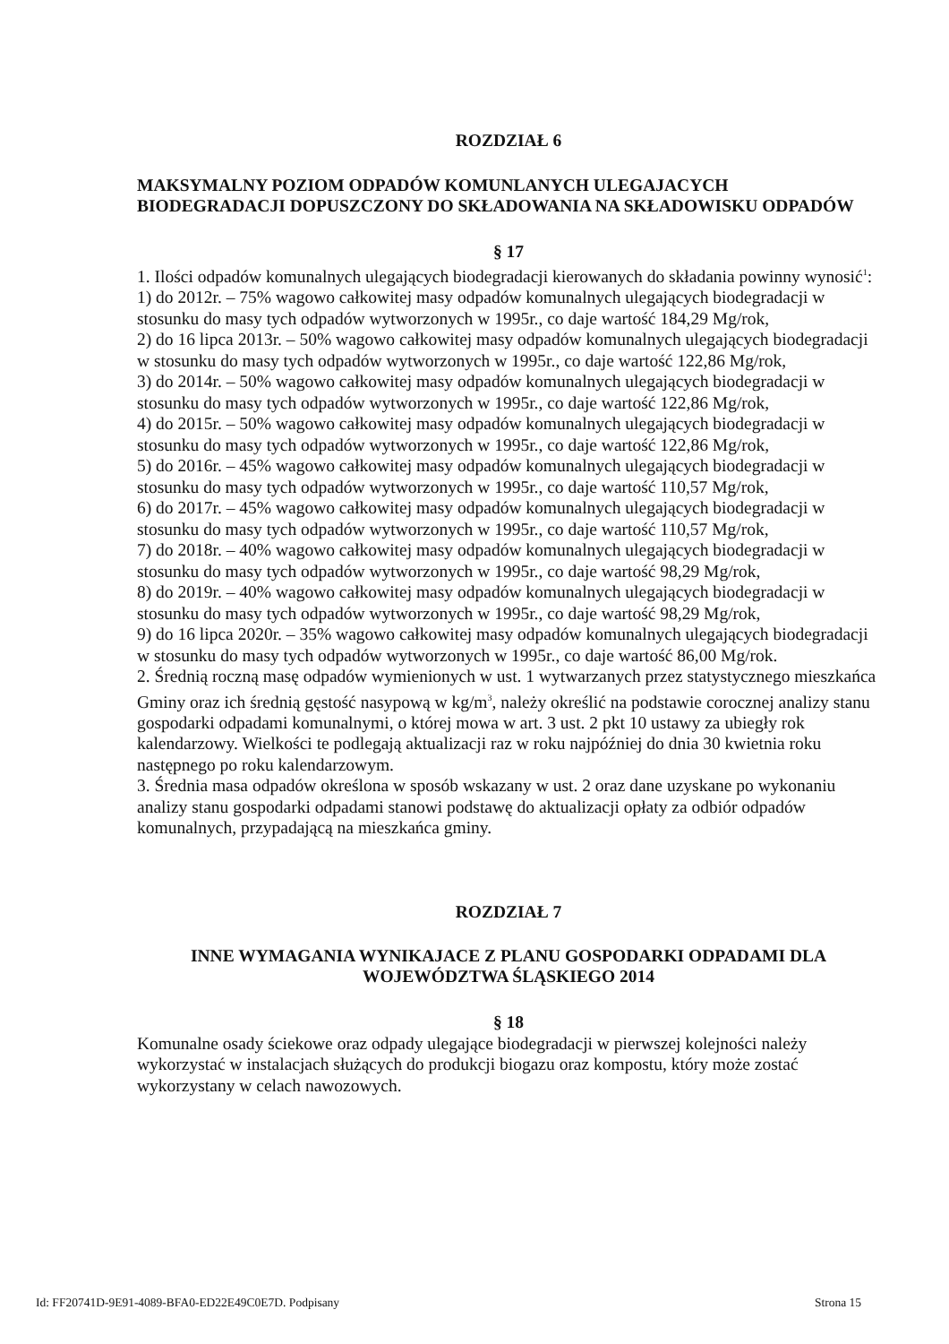ROZDZIAŁ 6
MAKSYMALNY POZIOM ODPADÓW KOMUNLANYCH ULEGAJACYCH BIODEGRADACJI DOPUSZCZONY DO SKŁADOWANIA NA SKŁADOWISKU ODPADÓW
§ 17
1. Ilości odpadów komunalnych ulegających biodegradacji kierowanych do składania powinny wynosić<sup>1</sup>:
1) do 2012r. – 75% wagowo całkowitej masy odpadów komunalnych ulegających biodegradacji w stosunku do masy tych odpadów wytworzonych w 1995r., co daje wartość 184,29 Mg/rok,
2) do 16 lipca 2013r. – 50% wagowo całkowitej masy odpadów komunalnych ulegających biodegradacji w stosunku do masy tych odpadów wytworzonych w 1995r., co daje wartość 122,86 Mg/rok,
3) do 2014r. – 50% wagowo całkowitej masy odpadów komunalnych ulegających biodegradacji w stosunku do masy tych odpadów wytworzonych w 1995r., co daje wartość 122,86 Mg/rok,
4) do 2015r. – 50% wagowo całkowitej masy odpadów komunalnych ulegających biodegradacji w stosunku do masy tych odpadów wytworzonych w 1995r., co daje wartość 122,86 Mg/rok,
5) do 2016r. – 45% wagowo całkowitej masy odpadów komunalnych ulegających biodegradacji w stosunku do masy tych odpadów wytworzonych w 1995r., co daje wartość 110,57 Mg/rok,
6) do 2017r. – 45% wagowo całkowitej masy odpadów komunalnych ulegających biodegradacji w stosunku do masy tych odpadów wytworzonych w 1995r., co daje wartość 110,57 Mg/rok,
7) do 2018r. – 40% wagowo całkowitej masy odpadów komunalnych ulegających biodegradacji w stosunku do masy tych odpadów wytworzonych w 1995r., co daje wartość 98,29 Mg/rok,
8) do 2019r. – 40% wagowo całkowitej masy odpadów komunalnych ulegających biodegradacji w stosunku do masy tych odpadów wytworzonych w 1995r., co daje wartość 98,29 Mg/rok,
9) do 16 lipca 2020r. – 35% wagowo całkowitej masy odpadów komunalnych ulegających biodegradacji w stosunku do masy tych odpadów wytworzonych w 1995r., co daje wartość 86,00 Mg/rok.
2. Średnią roczną masę odpadów wymienionych w ust. 1 wytwarzanych przez statystycznego mieszkańca Gminy oraz ich średnią gęstość nasypową w kg/m<sup>3</sup>, należy określić na podstawie corocznej analizy stanu gospodarki odpadami komunalnymi, o której mowa w art. 3 ust. 2 pkt 10 ustawy za ubiegły rok kalendarzowy. Wielkości te podlegają aktualizacji raz w roku najpóźniej do dnia 30 kwietnia roku następnego po roku kalendarzowym.
3. Średnia masa odpadów określona w sposób wskazany w ust. 2 oraz dane uzyskane po wykonaniu analizy stanu gospodarki odpadami stanowi podstawę do aktualizacji opłaty za odbiór odpadów komunalnych, przypadającą na mieszkańca gminy.
ROZDZIAŁ 7
INNE WYMAGANIA WYNIKAJACE Z PLANU GOSPODARKI ODPADAMI DLA WOJEWÓDZTWA ŚLĄSKIEGO 2014
§ 18
Komunalne osady ściekowe oraz odpady ulegające biodegradacji w pierwszej kolejności należy wykorzystać w instalacjach służących do produkcji biogazu oraz kompostu, który może zostać wykorzystany w celach nawozowych.
Id: FF20741D-9E91-4089-BFA0-ED22E49C0E7D. Podpisany Strona 15